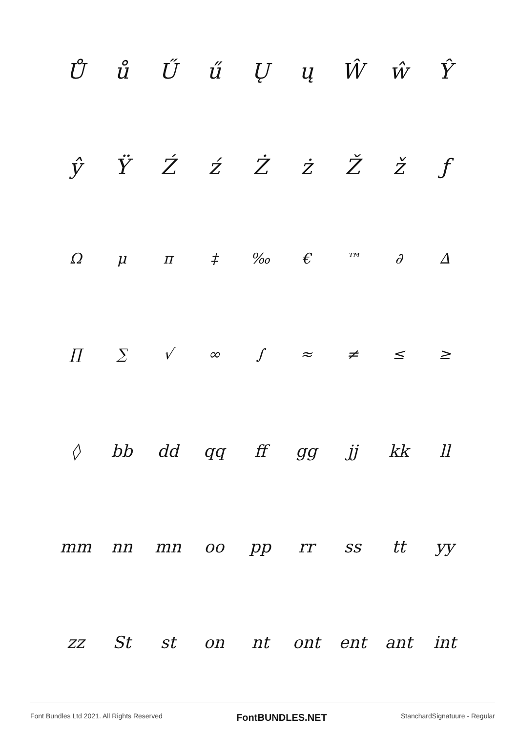Ů ů Ű ű Ų ų Ŵ ŵ Ŷ
ŷ Ÿ Ź ź Ż ż Ž ž ƒ
Ω μ π ‡ ‰ € ™ ∂ ∆
∏ ∑ √ ∞ ∫ ≈ ≠ ≤ ≥
◊ bb dd qq ff gg jj kk ll
mm nn mn oo pp rr ss tt yy
zz St st on nt ont ent ant int
Font Bundles Ltd 2021. All Rights Reserved FontBUNDLES.NET StanchardSignatuure - Regular